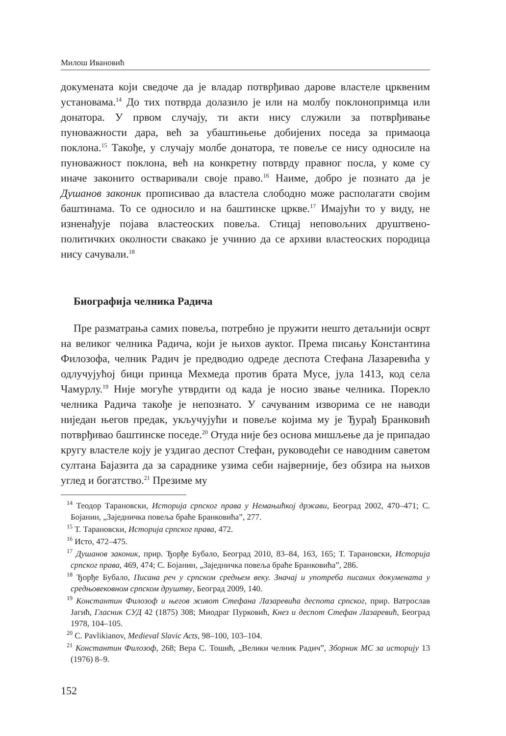Милош Ивановић
докумената који сведоче да је владар потврђивао дарове властеле црквеним установама.<sup>14</sup> До тих потврда долазило је или на молбу поклонопримца или донатора. У првом случају, ти акти нису служили за потврђивање пуноважности дара, већ за убаштињење добијених поседа за примаоца поклона.<sup>15</sup> Такође, у случају молбе донатора, те повеље се нису односиле на пуноважност поклона, већ на конкретну потврду правног посла, у коме су иначе законито остваривали своје право.<sup>16</sup> Наиме, добро је познато да је Душанов законик прописивао да властела слободно може располагати својим баштинама. То се односило и на баштинске цркве.<sup>17</sup> Имајући то у виду, не изненађује појава властеоских повеља. Стицај неповољних друштвено-политичких околности свакако је учинио да се архиви властеоских породица нису сачували.<sup>18</sup>
Биографија челника Радича
Пре разматрања самих повеља, потребно је пружити нешто детаљнији осврт на великог челника Радича, који је њихов аукtor. Према писању Константина Филозофа, челник Радич је предводио одреде деспота Стефана Лазаревића у одлучујућој бици принца Мехмеда против брата Мусе, јула 1413, код села Чамурлу.<sup>19</sup> Није могуће утврдити од када је носио звање челника. Порекло челника Радича такође је непознато. У сачуваним изворима се не наводи ниједан његов предак, укључујући и повеље којима му је Ђурађ Бранковић потврђивао баштинске поседе.<sup>20</sup> Отуда није без основа мишљење да је припадао кругу властеле коју је уздигао деспот Стефан, руководећи се наводним саветом султана Бајазита да за сараднике узима себи најверније, без обзира на њихов углед и богатство.<sup>21</sup> Презиме му
<sup>14</sup> Теодор Тарановски, Историја српског права у Немањићкој држави, Београд 2002, 470–471; С. Бојанин, „Заједничка повеља браће Бранковића”, 277.
<sup>15</sup> Т. Тарановски, Историја српског права, 472.
<sup>16</sup> Исто, 472–475.
<sup>17</sup> Душанов законик, прир. Ђорђе Бубало, Београд 2010, 83–84, 163, 165; Т. Тарановски, Историја српског права, 469, 474; С. Бојанин, „Заједничка повеља браће Бранковића”, 286.
<sup>18</sup> Ђорђе Бубало, Писана реч у српском средњем веку. Значај и употреба писаних докумената у средњовековном српском друштву, Београд 2009, 140.
<sup>19</sup> Константин Филозоф и његов живот Стефана Лазаревића деспота српског, прир. Ватрослав Јагић, Гласник СУД 42 (1875) 308; Миодраг Пурковић, Кнез и деспот Стефан Лазаревић, Београд 1978, 104–105.
<sup>20</sup> C. Pavlikianov, Medieval Slavic Acts, 98–100, 103–104.
<sup>21</sup> Константин Филозоф, 268; Вера С. Тошић, „Велики челник Радич”, Зборник МС за историју 13 (1976) 8–9.
152